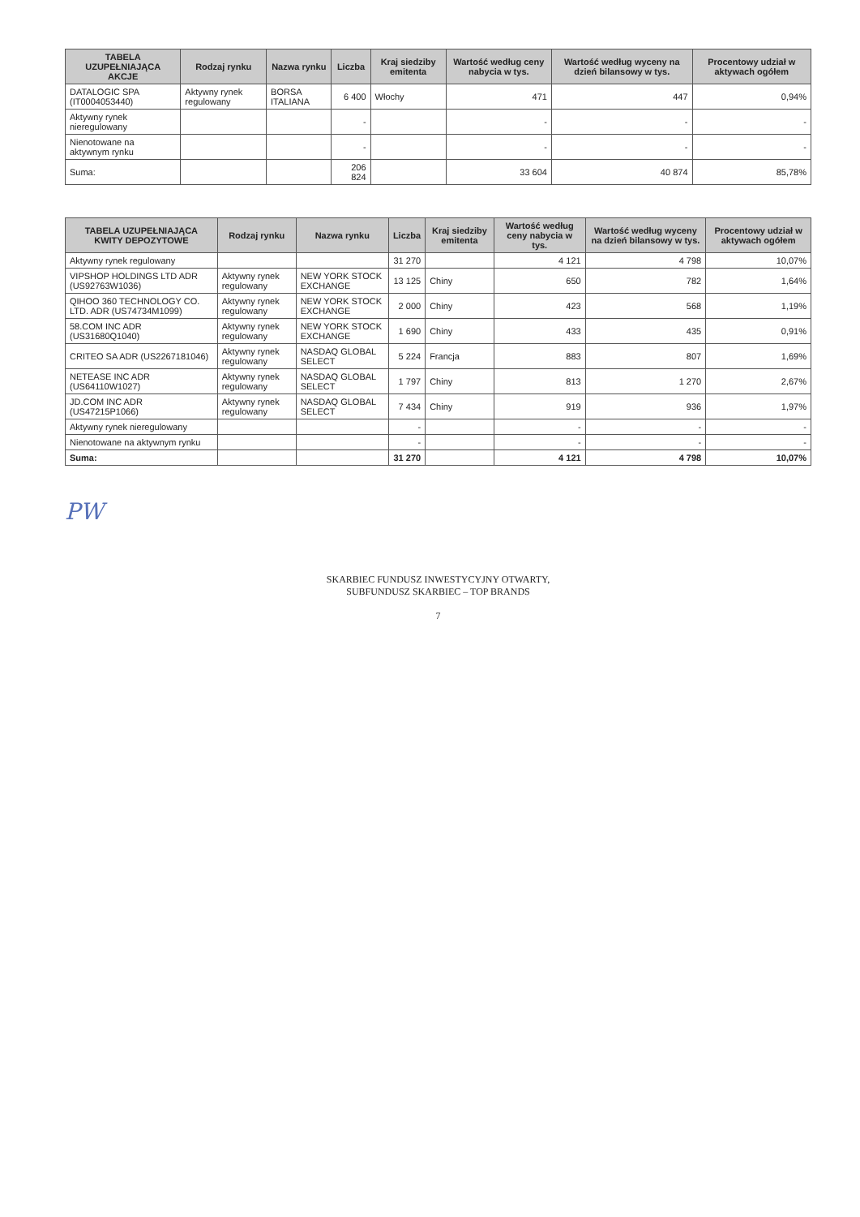| TABELA UZUPEŁNIAJĄCA AKCJE | Rodzaj rynku | Nazwa rynku | Liczba | Kraj siedziby emitenta | Wartość według ceny nabycia w tys. | Wartość według wyceny na dzień bilansowy w tys. | Procentowy udział w aktywach ogółem |
| --- | --- | --- | --- | --- | --- | --- | --- |
| DATALOGIC SPA (IT0004053440) | Aktywny rynek regulowany | BORSA ITALIANA | 6 400 | Włochy | 471 | 447 | 0,94% |
| Aktywny rynek nieregulowany | | | - | | - | - | - |
| Nienotowane na aktywnym rynku | | | - | | - | - | - |
| Suma: | | | 206 824 | | 33 604 | 40 874 | 85,78% |
| TABELA UZUPEŁNIAJĄCA KWITY DEPOZYTOWE | Rodzaj rynku | Nazwa rynku | Liczba | Kraj siedziby emitenta | Wartość według ceny nabycia w tys. | Wartość według wyceny na dzień bilansowy w tys. | Procentowy udział w aktywach ogółem |
| --- | --- | --- | --- | --- | --- | --- | --- |
| Aktywny rynek regulowany | | | 31 270 | | 4 121 | 4 798 | 10,07% |
| VIPSHOP HOLDINGS LTD ADR (US92763W1036) | Aktywny rynek regulowany | NEW YORK STOCK EXCHANGE | 13 125 | Chiny | 650 | 782 | 1,64% |
| QIHOO 360 TECHNOLOGY CO. LTD. ADR (US74734M1099) | Aktywny rynek regulowany | NEW YORK STOCK EXCHANGE | 2 000 | Chiny | 423 | 568 | 1,19% |
| 58.COM INC ADR (US31680Q1040) | Aktywny rynek regulowany | NEW YORK STOCK EXCHANGE | 1 690 | Chiny | 433 | 435 | 0,91% |
| CRITEO SA ADR (US2267181046) | Aktywny rynek regulowany | NASDAQ GLOBAL SELECT | 5 224 | Francja | 883 | 807 | 1,69% |
| NETEASE INC ADR (US64110W1027) | Aktywny rynek regulowany | NASDAQ GLOBAL SELECT | 1 797 | Chiny | 813 | 1 270 | 2,67% |
| JD.COM INC ADR (US47215P1066) | Aktywny rynek regulowany | NASDAQ GLOBAL SELECT | 7 434 | Chiny | 919 | 936 | 1,97% |
| Aktywny rynek nieregulowany | | | - | | - | - | - |
| Nienotowane na aktywnym rynku | | | - | | - | - | - |
| Suma: | | | 31 270 | | 4 121 | 4 798 | 10,07% |
PW
SKARBIEC FUNDUSZ INWESTYCYJNY OTWARTY,
SUBFUNDUSZ SKARBIEC – TOP BRANDS
7